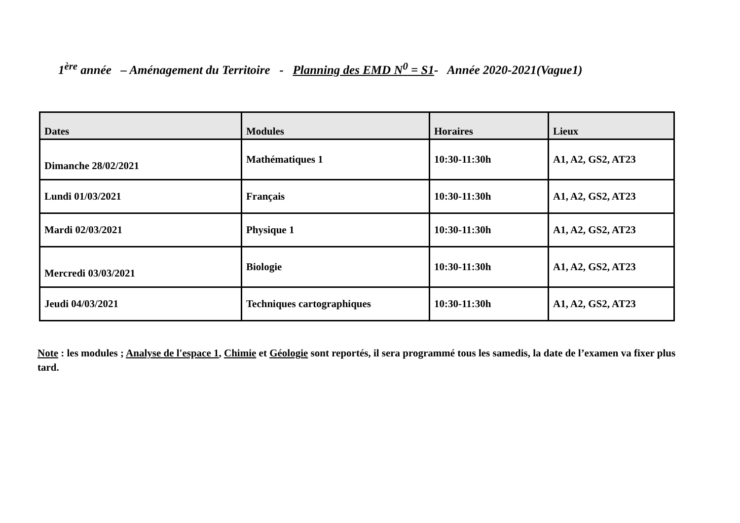1<sup>ère</sup> année – Aménagement du Territoire - Planning des EMD N<sup>0</sup> = S1- Année 2020-2021(Vague1)
| Dates | Modules | Horaires | Lieux |
| --- | --- | --- | --- |
| Dimanche 28/02/2021 | Mathématiques 1 | 10:30-11:30h | A1, A2, GS2, AT23 |
| Lundi 01/03/2021 | Français | 10:30-11:30h | A1, A2, GS2, AT23 |
| Mardi 02/03/2021 | Physique 1 | 10:30-11:30h | A1, A2, GS2, AT23 |
| Mercredi 03/03/2021 | Biologie | 10:30-11:30h | A1, A2, GS2, AT23 |
| Jeudi 04/03/2021 | Techniques cartographiques | 10:30-11:30h | A1, A2, GS2, AT23 |
Note : les modules ; Analyse de l'espace 1, Chimie et Géologie sont reportés, il sera programmé tous les samedis, la date de l’examen va fixer plus tard.